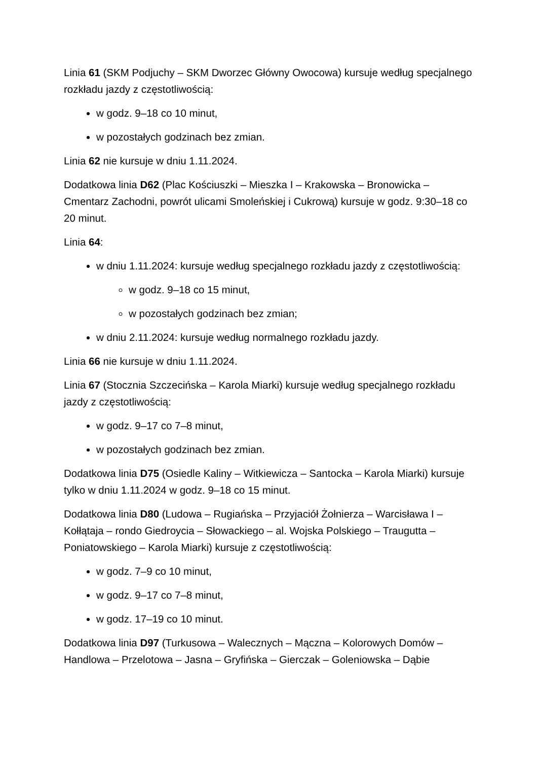Linia 61 (SKM Podjuchy – SKM Dworzec Główny Owocowa) kursuje według specjalnego rozkładu jazdy z częstotliwością:
w godz. 9–18 co 10 minut,
w pozostałych godzinach bez zmian.
Linia 62 nie kursuje w dniu 1.11.2024.
Dodatkowa linia D62 (Plac Kościuszki – Mieszka I – Krakowska – Bronowicka – Cmentarz Zachodni, powrót ulicami Smoleńskiej i Cukrową) kursuje w godz. 9:30–18 co 20 minut.
Linia 64:
w dniu 1.11.2024: kursuje według specjalnego rozkładu jazdy z częstotliwością:
w godz. 9–18 co 15 minut,
w pozostałych godzinach bez zmian;
w dniu 2.11.2024: kursuje według normalnego rozkładu jazdy.
Linia 66 nie kursuje w dniu 1.11.2024.
Linia 67 (Stocznia Szczecińska – Karola Miarki) kursuje według specjalnego rozkładu jazdy z częstotliwością:
w godz. 9–17 co 7–8 minut,
w pozostałych godzinach bez zmian.
Dodatkowa linia D75 (Osiedle Kaliny – Witkiewicza – Santocka – Karola Miarki) kursuje tylko w dniu 1.11.2024 w godz. 9–18 co 15 minut.
Dodatkowa linia D80 (Ludowa – Rugiańska – Przyjaciół Żołnierza – Warcisława I – Kołłątaja – rondo Giedroycia – Słowackiego – al. Wojska Polskiego – Traugutta – Poniatowskiego – Karola Miarki) kursuje z częstotliwością:
w godz. 7–9 co 10 minut,
w godz. 9–17 co 7–8 minut,
w godz. 17–19 co 10 minut.
Dodatkowa linia D97 (Turkusowa – Walecznych – Mączna – Kolorowych Domów – Handlowa – Przelotowa – Jasna – Gryfińska – Gierczak – Goleniowska – Dąbie